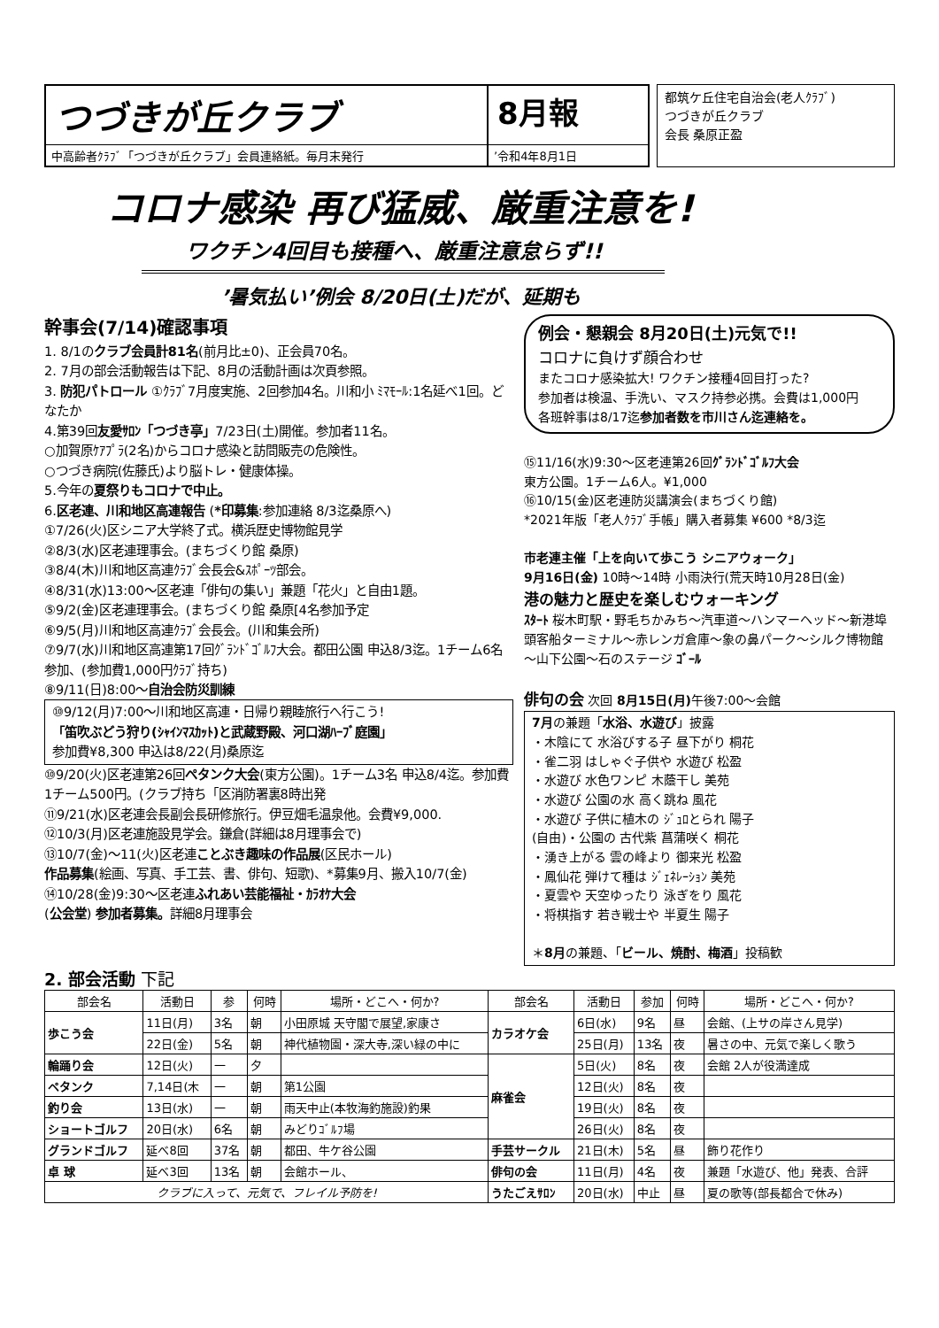つづきが丘クラブ
8月報
中高齢者ｸﾗﾌﾞ「つづきが丘クラブ」会員連絡紙。毎月末発行
’令和4年8月1日
都筑ケ丘住宅自治会(老人ｸﾗﾌﾞ)
つづきが丘クラブ
会長 桑原正盈
コロナ感染 再び猛威、厳重注意を!
ワクチン4回目も接種へ、厳重注意怠らず!!
’暑気払い’例会 8/20日(土)だが、延期も
幹事会(7/14)確認事項
1. 8/1のクラブ会員計81名(前月比±0)、正会員70名。
2. 7月の部会活動報告は下記、8月の活動計画は次頁参照。
3. 防犯パトロール ①ｸﾗﾌﾞ7月度実施、2回参加4名。川和小 ﾐﾏﾓｰﾙ:1名延べ1回。どなたか
4.第39回友愛ｻﾛﾝ「つづき亭」7/23日(土)開催。参加者11名。
○加賀原ｹｱﾌﾟﾗ(2名)からコロナ感染と訪問販売の危険性。
○つづき病院(佐藤氏)より脳トレ・健康体操。
5.今年の夏祭りもコロナで中止。
6.区老連、川和地区高連報告 (*印募集:参加連絡 8/3迄桑原へ)
①7/26(火)区シニア大学終了式。横浜歴史博物館見学
②8/3(水)区老連理事会。(まちづくり館 桑原)
③8/4(木)川和地区高連ｸﾗﾌﾞ会長会&ｽﾎﾟｰﾂ部会。
④8/31(水)13:00～区老連「俳句の集い」兼題「花火」と自由1題。
⑤9/2(金)区老連理事会。(まちづくり館 桑原[4名参加予定
⑥9/5(月)川和地区高連ｸﾗﾌﾞ会長会。(川和集会所)
⑦9/7(水)川和地区高連第17回ｸﾞﾗﾝﾄﾞｺﾞﾙﾌ大会。都田公園 申込8/3迄。1チーム6名参加、(参加費1,000円ｸﾗﾌﾞ持ち)
⑧9/11(日)8:00～自治会防災訓練
⑩9/12(月)7:00～川和地区高連・日帰り親睦旅行へ行こう!
「笛吹ぶどう狩り(ｼｬｲﾝﾏｽｶｯﾄ)と武蔵野殿、河口湖ﾊｰﾌﾞ庭園」
参加費¥8,300 申込は8/22(月)桑原迄
⑩9/20(火)区老連第26回ペタンク大会(東方公園)。1チーム3名 申込8/4迄。参加費1チーム500円。(クラブ持ち「区消防署裏8時出発
⑪9/21(水)区老連会長副会長研修旅行。伊豆畑毛温泉他。会費¥9,000.
⑫10/3(月)区老連施設見学会。鎌倉(詳細は8月理事会で)
⑬10/7(金)～11(火)区老連ことぶき趣味の作品展(区民ホール)
作品募集(絵画、写真、手工芸、書、俳句、短歌)、*募集9月、搬入10/7(金)
⑭10/28(金)9:30～区老連ふれあい芸能福祉・ｶﾗｵｹ大会
(公会堂) 参加者募集。詳細8月理事会
例会・懇親会 8月20日(土)元気で!!
コロナに負けず顔合わせ
またコロナ感染拡大! ワクチン接種4回目打った?
参加者は検温、手洗い、マスク持参必携。会費は1,000円
各班幹事は8/17迄参加者数を市川さん迄連絡を。
⑮11/16(水)9:30～区老連第26回ｸﾞﾗﾝﾄﾞｺﾞﾙﾌ大会
東方公園。1チーム6人。¥1,000
⑯10/15(金)区老連防災講演会(まちづくり館)
*2021年版「老人ｸﾗﾌﾞ手帳」購入者募集 ¥600 *8/3迄
市老連主催「上を向いて歩こう シニアウォーク」
9月16日(金) 10時～14時 小雨決行(荒天時10月28日(金)
港の魅力と歴史を楽しむウォーキング
ｽﾀｰﾄ 桜木町駅・野毛ちかみち～汽車道～ハンマーヘッド～新港埠頭客船ターミナル～赤レンガ倉庫～象の鼻パーク～シルク博物館～山下公園～石のステージ ｺﾞｰﾙ
俳句の会 次回 8月15日(月) 午後7:00～会館
7月の兼題「水浴、水遊び」披露
・木陰にて 水浴びする子 昼下がり 桐花
・雀二羽 はしゃぐ子供や 水遊び 松盈
・水遊び 水色ワンピ 木蔭干し 美苑
・水遊び 公園の水 高く跳ね 風花
・水遊び 子供に植木の ｼﾞｭﾛとられ 陽子
(自由)・公園の 古代紫 菖蒲咲く 桐花
・湧き上がる 雲の峰より 御来光 松盈
・鳳仙花 弾けて種は ｼﾞｪﾈﾚｰｼｮﾝ 美苑
・夏雲や 天空ゆったり 泳ぎをり 風花
・将棋指す 若き戦士や 半夏生 陽子
＊8月の兼題、「ビール、焼酎、梅酒」投稿歓
2. 部会活動 下記
| 部会名 | 活動日 | 参 | 何時 | 場所・どこへ・何か? | 部会名 | 活動日 | 参加 | 何時 | 場所・どこへ・何か? |
| --- | --- | --- | --- | --- | --- | --- | --- | --- | --- |
| 歩こう会 | 11日(月) | 3名 | 朝 | 小田原城 天守閣で展望,家康さ | カラオケ会 | 6日(水) | 9名 | 昼 | 会館、(上サの岸さん見学) |
| | 22日(金) | 5名 | 朝 | 神代植物園・深大寺,深い緑の中に | | 25日(月) | 13名 | 夜 | 暑さの中、元気で楽しく歌う |
| 輪踊り会 | 12日(火) | 一 | 夕 | | 麻雀会 | 5日(火) | 8名 | 夜 | 会館 2人が役満達成 |
| ペタンク | 7,14日(木 | 一 | 朝 | 第1公園 | | 12日(火) | 8名 | 夜 | |
| 釣り会 | 13日(水) | 一 | 朝 | 雨天中止(本牧海釣施設)釣果 | | 19日(火) | 8名 | 夜 | |
| ショートゴルフ | 20日(水) | 6名 | 朝 | みどりｺﾞﾙﾌ場 | | 26日(火) | 8名 | 夜 | |
| グランドゴルフ | 延べ8回 | 37名 | 朝 | 都田、牛ケ谷公園 | 手芸サークル | 21日(木) | 5名 | 昼 | 飾り花作り |
| 卓 球 | 延べ3回 | 13名 | 朝 | 会館ホール、 | 俳句の会 | 11日(月) | 4名 | 夜 | 兼題「水遊び、他」発表、合評 |
| クラブに入って、元気で、フレイル予防を! | | | | | うたごえｻﾛﾝ | 20日(水) | 中止 | 昼 | 夏の歌等(部長都合で休み) |